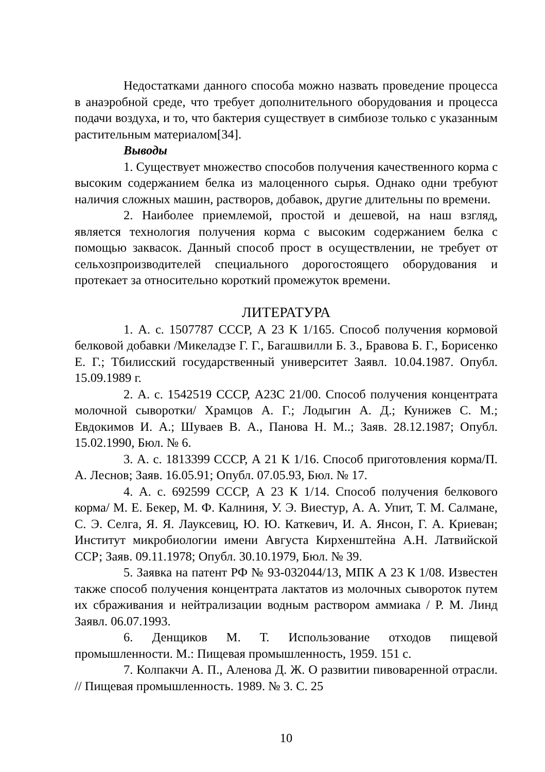Недостатками данного способа можно назвать проведение процесса в анаэробной среде, что требует дополнительного оборудования и процесса подачи воздуха, и то, что бактерия существует в симбиозе только с указанным растительным материалом[34].
Выводы
1. Существует множество способов получения качественного корма с высоким содержанием белка из малоценного сырья. Однако одни требуют наличия сложных машин, растворов, добавок, другие длительны по времени.
2. Наиболее приемлемой, простой и дешевой, на наш взгляд, является технология получения корма с высоким содержанием белка с помощью заквасок. Данный способ прост в осуществлении, не требует от сельхозпроизводителей специального дорогостоящего оборудования и протекает за относительно короткий промежуток времени.
ЛИТЕРАТУРА
1. А. с. 1507787 СССР, А 23 К 1/165. Способ получения кормовой белковой добавки /Микеладзе Г. Г., Багашвилли Б. З., Бравова Б. Г., Борисенко Е. Г.; Тбилисский государственный университет Заявл. 10.04.1987. Опубл. 15.09.1989 г.
2. А. с. 1542519 СССР, А23С 21/00. Способ получения концентрата молочной сыворотки/ Храмцов А. Г.; Лодыгин А. Д.; Кунижев С. М.; Евдокимов И. А.; Шуваев В. А., Панова Н. М..; Заяв. 28.12.1987; Опубл. 15.02.1990, Бюл. № 6.
3. А. с. 1813399 СССР, А 21 К 1/16. Способ приготовления корма/П. А. Леснов; Заяв. 16.05.91; Опубл. 07.05.93, Бюл. № 17.
4. А. с. 692599 СССР, А 23 К 1/14. Способ получения белкового корма/ М. Е. Бекер, М. Ф. Калниня, У. Э. Виестур, А. А. Упит, Т. М. Салмане, С. Э. Селга, Я. Я. Лауксевиц, Ю. Ю. Каткевич, И. А. Янсон, Г. А. Криеван; Институт микробиологии имени Августа Кирхенштейна А.Н. Латвийской ССР; Заяв. 09.11.1978; Опубл. 30.10.1979, Бюл. № 39.
5. Заявка на патент РФ № 93-032044/13, МПК А 23 К 1/08. Известен также способ получения концентрата лактатов из молочных сывороток путем их сбраживания и нейтрализации водным раствором аммиака / Р. М. Линд Заявл. 06.07.1993.
6. Денщиков М. Т. Использование отходов пищевой промышленности. М.: Пищевая промышленность, 1959. 151 с.
7. Колпакчи А. П., Аленова Д. Ж. О развитии пивоваренной отрасли. // Пищевая промышленность. 1989. № 3. С. 25
10